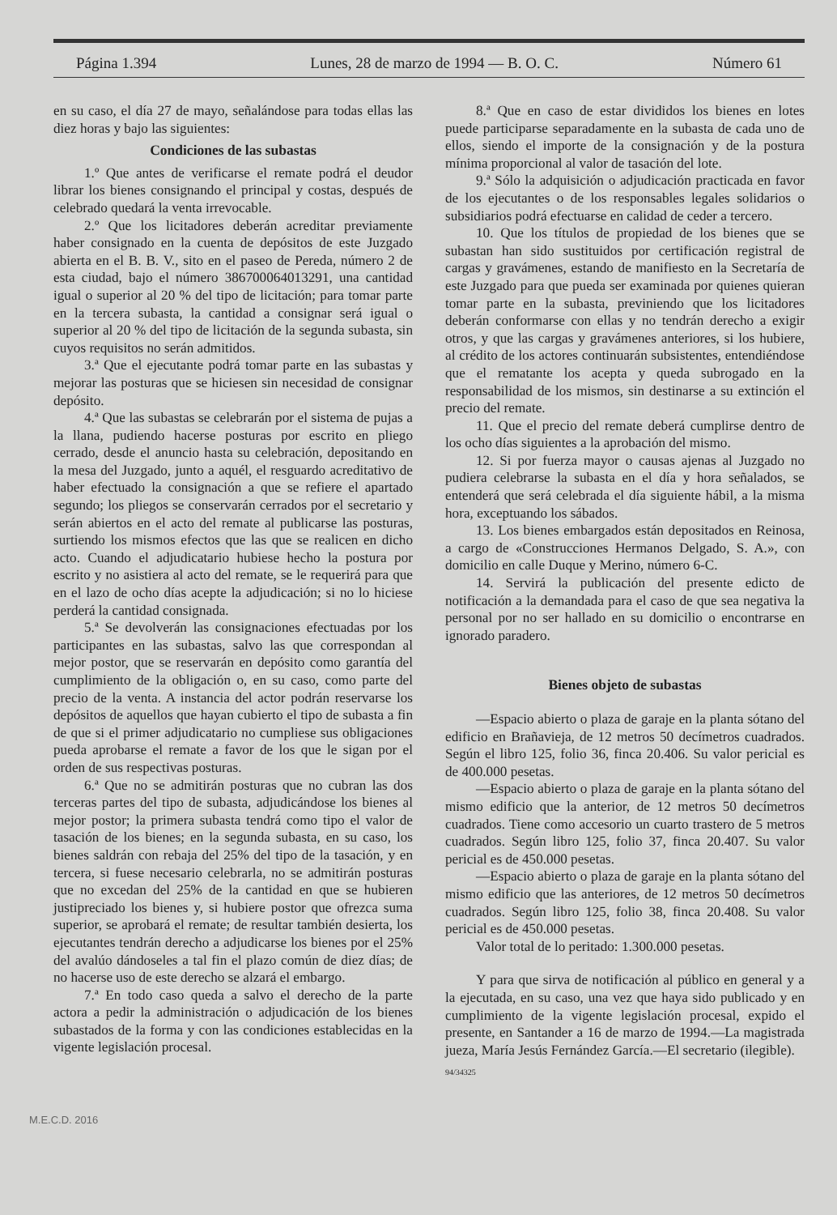Página 1.394 Lunes, 28 de marzo de 1994 — B. O. C. Número 61
en su caso, el día 27 de mayo, señalándose para todas ellas las diez horas y bajo las siguientes:
Condiciones de las subastas
1.º Que antes de verificarse el remate podrá el deudor librar los bienes consignando el principal y costas, después de celebrado quedará la venta irrevocable.
2.º Que los licitadores deberán acreditar previamente haber consignado en la cuenta de depósitos de este Juzgado abierta en el B. B. V., sito en el paseo de Pereda, número 2 de esta ciudad, bajo el número 386700064013291, una cantidad igual o superior al 20 % del tipo de licitación; para tomar parte en la tercera subasta, la cantidad a consignar será igual o superior al 20 % del tipo de licitación de la segunda subasta, sin cuyos requisitos no serán admitidos.
3.ª Que el ejecutante podrá tomar parte en las subastas y mejorar las posturas que se hiciesen sin necesidad de consignar depósito.
4.ª Que las subastas se celebrarán por el sistema de pujas a la llana, pudiendo hacerse posturas por escrito en pliego cerrado, desde el anuncio hasta su celebración, depositando en la mesa del Juzgado, junto a aquél, el resguardo acreditativo de haber efectuado la consignación a que se refiere el apartado segundo; los pliegos se conservarán cerrados por el secretario y serán abiertos en el acto del remate al publicarse las posturas, surtiendo los mismos efectos que las que se realicen en dicho acto. Cuando el adjudicatario hubiese hecho la postura por escrito y no asistiera al acto del remate, se le requerirá para que en el lazo de ocho días acepte la adjudicación; si no lo hiciese perderá la cantidad consignada.
5.ª Se devolverán las consignaciones efectuadas por los participantes en las subastas, salvo las que correspondan al mejor postor, que se reservarán en depósito como garantía del cumplimiento de la obligación o, en su caso, como parte del precio de la venta. A instancia del actor podrán reservarse los depósitos de aquellos que hayan cubierto el tipo de subasta a fin de que si el primer adjudicatario no cumpliese sus obligaciones pueda aprobarse el remate a favor de los que le sigan por el orden de sus respectivas posturas.
6.ª Que no se admitirán posturas que no cubran las dos terceras partes del tipo de subasta, adjudicándose los bienes al mejor postor; la primera subasta tendrá como tipo el valor de tasación de los bienes; en la segunda subasta, en su caso, los bienes saldrán con rebaja del 25% del tipo de la tasación, y en tercera, si fuese necesario celebrarla, no se admitirán posturas que no excedan del 25% de la cantidad en que se hubieren justipreciado los bienes y, si hubiere postor que ofrezca suma superior, se aprobará el remate; de resultar también desierta, los ejecutantes tendrán derecho a adjudicarse los bienes por el 25% del avalúo dándoseles a tal fin el plazo común de diez días; de no hacerse uso de este derecho se alzará el embargo.
7.ª En todo caso queda a salvo el derecho de la parte actora a pedir la administración o adjudicación de los bienes subastados de la forma y con las condiciones establecidas en la vigente legislación procesal.
8.ª Que en caso de estar divididos los bienes en lotes puede participarse separadamente en la subasta de cada uno de ellos, siendo el importe de la consignación y de la postura mínima proporcional al valor de tasación del lote.
9.ª Sólo la adquisición o adjudicación practicada en favor de los ejecutantes o de los responsables legales solidarios o subsidiarios podrá efectuarse en calidad de ceder a tercero.
10. Que los títulos de propiedad de los bienes que se subastan han sido sustituidos por certificación registral de cargas y gravámenes, estando de manifiesto en la Secretaría de este Juzgado para que pueda ser examinada por quienes quieran tomar parte en la subasta, previniendo que los licitadores deberán conformarse con ellas y no tendrán derecho a exigir otros, y que las cargas y gravámenes anteriores, si los hubiere, al crédito de los actores continuarán subsistentes, entendiéndose que el rematante los acepta y queda subrogado en la responsabilidad de los mismos, sin destinarse a su extinción el precio del remate.
11. Que el precio del remate deberá cumplirse dentro de los ocho días siguientes a la aprobación del mismo.
12. Si por fuerza mayor o causas ajenas al Juzgado no pudiera celebrarse la subasta en el día y hora señalados, se entenderá que será celebrada el día siguiente hábil, a la misma hora, exceptuando los sábados.
13. Los bienes embargados están depositados en Reinosa, a cargo de «Construcciones Hermanos Delgado, S. A.», con domicilio en calle Duque y Merino, número 6-C.
14. Servirá la publicación del presente edicto de notificación a la demandada para el caso de que sea negativa la personal por no ser hallado en su domicilio o encontrarse en ignorado paradero.
Bienes objeto de subastas
—Espacio abierto o plaza de garaje en la planta sótano del edificio en Brañavieja, de 12 metros 50 decímetros cuadrados. Según el libro 125, folio 36, finca 20.406. Su valor pericial es de 400.000 pesetas.
—Espacio abierto o plaza de garaje en la planta sótano del mismo edificio que la anterior, de 12 metros 50 decímetros cuadrados. Tiene como accesorio un cuarto trastero de 5 metros cuadrados. Según libro 125, folio 37, finca 20.407. Su valor pericial es de 450.000 pesetas.
—Espacio abierto o plaza de garaje en la planta sótano del mismo edificio que las anteriores, de 12 metros 50 decímetros cuadrados. Según libro 125, folio 38, finca 20.408. Su valor pericial es de 450.000 pesetas.
Valor total de lo peritado: 1.300.000 pesetas.
Y para que sirva de notificación al público en general y a la ejecutada, en su caso, una vez que haya sido publicado y en cumplimiento de la vigente legislación procesal, expido el presente, en Santander a 16 de marzo de 1994.—La magistrada jueza, María Jesús Fernández García.—El secretario (ilegible).
94/34325
M.E.C.D. 2016